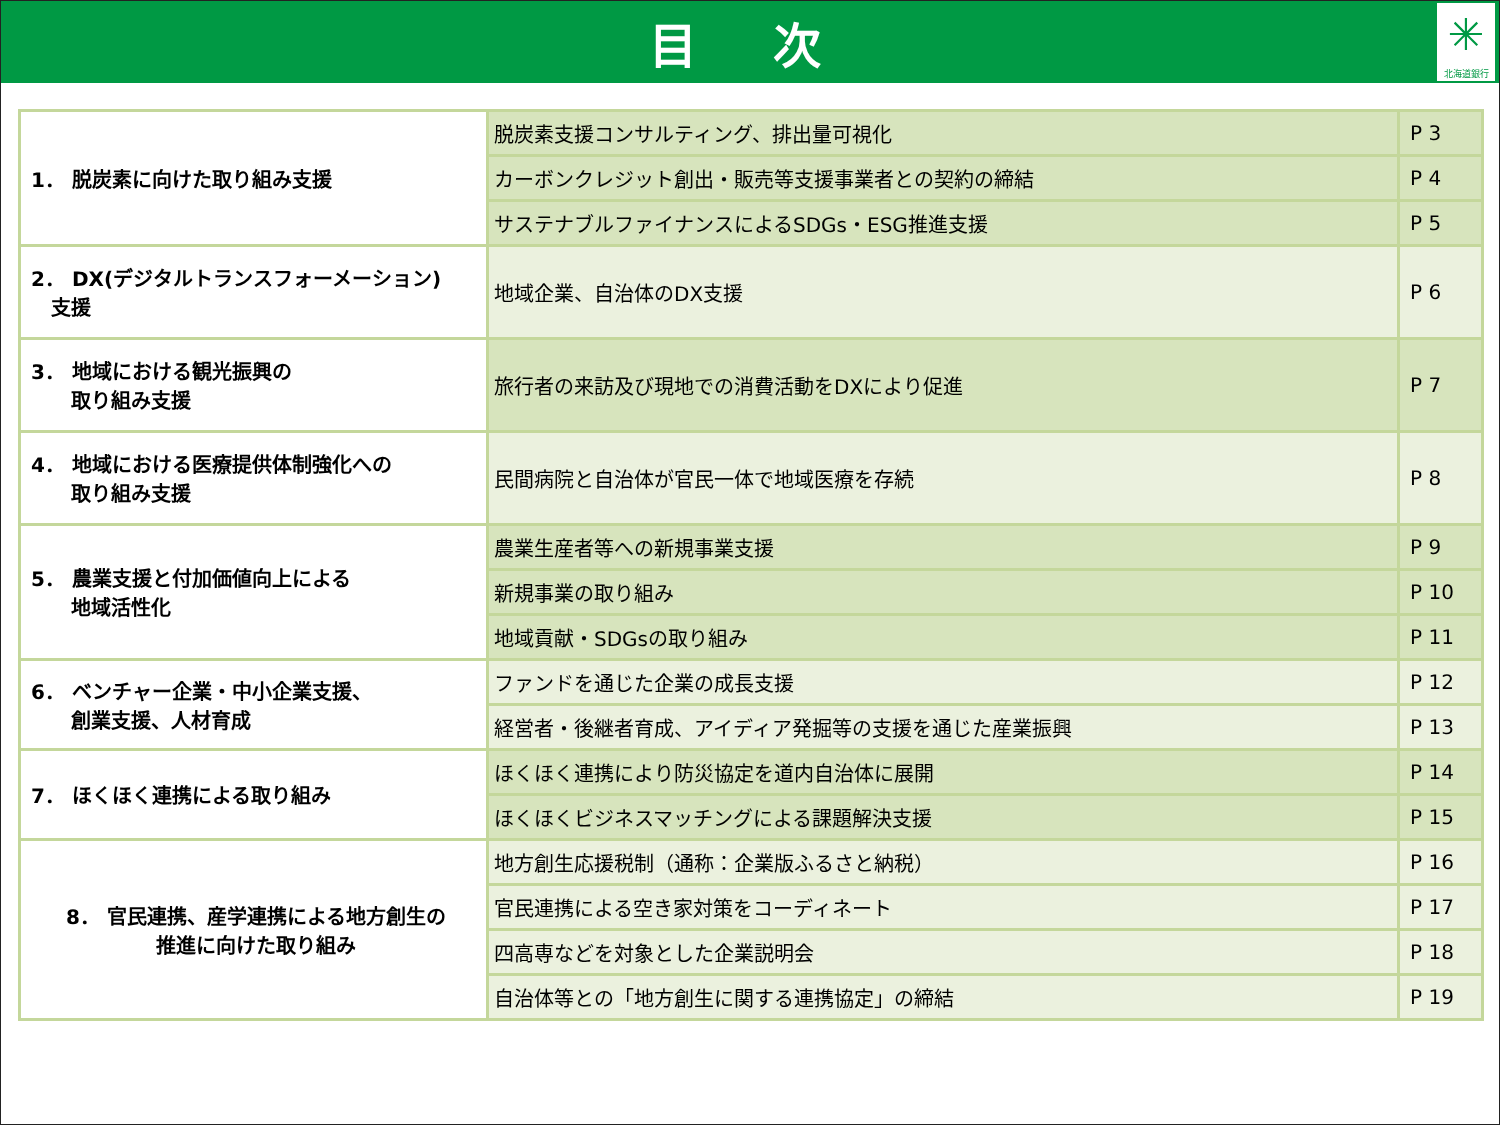目 次
✳
北海道銀行
| 1． 脱炭素に向けた取り組み支援 | 脱炭素支援コンサルティング、排出量可視化 | P 3 |
| | カーボンクレジット創出・販売等支援事業者との契約の締結 | P 4 |
| | サステナブルファイナンスによるSDGs・ESG推進支援 | P 5 |
| 2． DX(デジタルトランスフォーメーション) 支援 | 地域企業、自治体のDX支援 | P 6 |
| 3． 地域における観光振興の 取り組み支援 | 旅行者の来訪及び現地での消費活動をDXにより促進 | P 7 |
| 4． 地域における医療提供体制強化への 取り組み支援 | 民間病院と自治体が官民一体で地域医療を存続 | P 8 |
| 5． 農業支援と付加価値向上による 地域活性化 | 農業生産者等への新規事業支援 | P 9 |
| | 新規事業の取り組み | P 10 |
| | 地域貢献・SDGsの取り組み | P 11 |
| 6． ベンチャー企業・中小企業支援、 創業支援、人材育成 | ファンドを通じた企業の成長支援 | P 12 |
| | 経営者・後継者育成、アイディア発掘等の支援を通じた産業振興 | P 13 |
| 7． ほくほく連携による取り組み | ほくほく連携により防災協定を道内自治体に展開 | P 14 |
| | ほくほくビジネスマッチングによる課題解決支援 | P 15 |
| 8． 官民連携、産学連携による地方創生の 推進に向けた取り組み | 地方創生応援税制（通称：企業版ふるさと納税） | P 16 |
| | 官民連携による空き家対策をコーディネート | P 17 |
| | 四高専などを対象とした企業説明会 | P 18 |
| | 自治体等との「地方創生に関する連携協定」の締結 | P 19 |